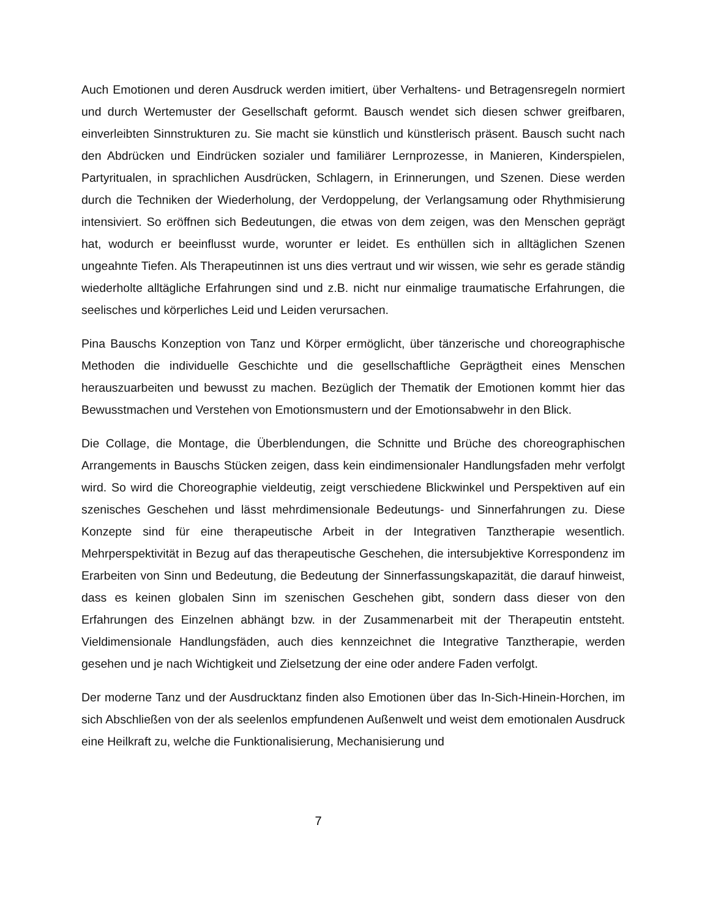Auch Emotionen und deren Ausdruck werden imitiert, über Verhaltens- und Betragensregeln normiert und durch Wertemuster der Gesellschaft geformt. Bausch wendet sich diesen schwer greifbaren, einverleibten Sinnstrukturen zu. Sie macht sie künstlich und künstlerisch präsent. Bausch sucht nach den Abdrücken und Eindrücken sozialer und familiärer Lernprozesse, in Manieren, Kinderspielen, Partyritualen, in sprachlichen Ausdrücken, Schlagern, in Erinnerungen, und Szenen. Diese werden durch die Techniken der Wiederholung, der Verdoppelung, der Verlangsamung oder Rhythmisierung intensiviert. So eröffnen sich Bedeutungen, die etwas von dem zeigen, was den Menschen geprägt hat, wodurch er beeinflusst wurde, worunter er leidet. Es enthüllen sich in alltäglichen Szenen ungeahnte Tiefen. Als Therapeutinnen ist uns dies vertraut und wir wissen, wie sehr es gerade ständig wiederholte alltägliche Erfahrungen sind und z.B. nicht nur einmalige traumatische Erfahrungen, die seelisches und körperliches Leid und Leiden verursachen.
Pina Bauschs Konzeption von Tanz und Körper ermöglicht, über tänzerische und choreographische Methoden die individuelle Geschichte und die gesellschaftliche Geprägtheit eines Menschen herauszuarbeiten und bewusst zu machen. Bezüglich der Thematik der Emotionen kommt hier das Bewusstmachen und Verstehen von Emotionsmustern und der Emotionsabwehr in den Blick.
Die Collage, die Montage, die Überblendungen, die Schnitte und Brüche des choreographischen Arrangements in Bauschs Stücken zeigen, dass kein eindimensionaler Handlungsfaden mehr verfolgt wird. So wird die Choreographie vieldeutig, zeigt verschiedene Blickwinkel und Perspektiven auf ein szenisches Geschehen und lässt mehrdimensionale Bedeutungs- und Sinnerfahrungen zu. Diese Konzepte sind für eine therapeutische Arbeit in der Integrativen Tanztherapie wesentlich. Mehrperspektivität in Bezug auf das therapeutische Geschehen, die intersubjektive Korrespondenz im Erarbeiten von Sinn und Bedeutung, die Bedeutung der Sinnerfassungskapazität, die darauf hinweist, dass es keinen globalen Sinn im szenischen Geschehen gibt, sondern dass dieser von den Erfahrungen des Einzelnen abhängt bzw. in der Zusammenarbeit mit der Therapeutin entsteht. Vieldimensionale Handlungsfäden, auch dies kennzeichnet die Integrative Tanztherapie, werden gesehen und je nach Wichtigkeit und Zielsetzung der eine oder andere Faden verfolgt.
Der moderne Tanz und der Ausdrucktanz finden also Emotionen über das In-Sich-Hinein-Horchen, im sich Abschließen von der als seelenlos empfundenen Außenwelt und weist dem emotionalen Ausdruck eine Heilkraft zu, welche die Funktionalisierung, Mechanisierung und
7